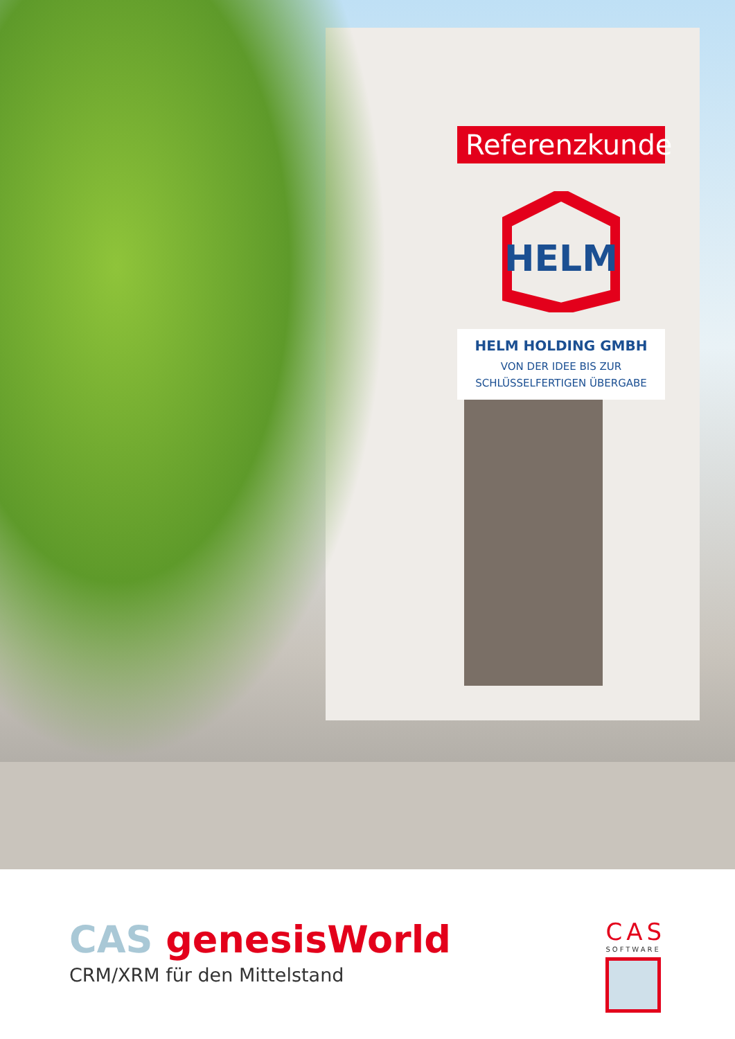Referenzkunde
HELM
HELM HOLDING GMBH
VON DER IDEE BIS ZUR
SCHLÜSSELFERTIGEN ÜBERGABE
CAS genesisWorld
CRM/XRM für den Mittelstand
CAS
SOFTWARE